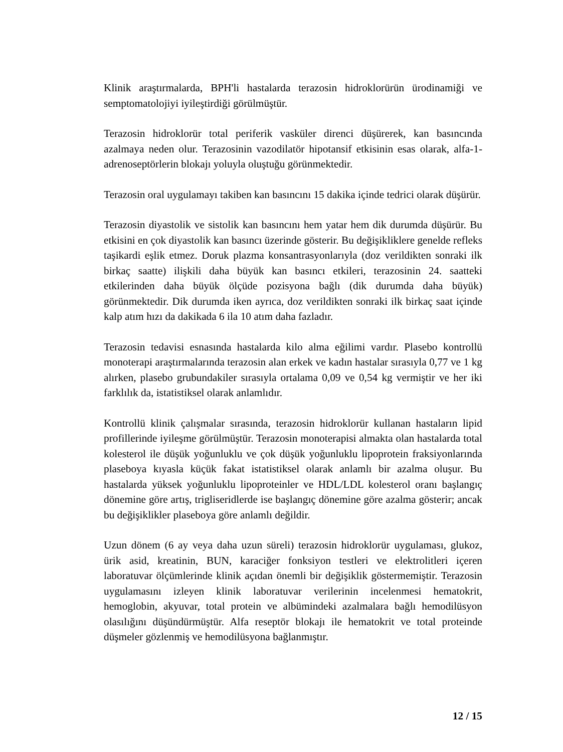Klinik araştırmalarda, BPH'li hastalarda terazosin hidroklorürün ürodinamiği ve semptomatolojiyi iyileştirdiği görülmüştür.
Terazosin hidroklorür total periferik vasküler direnci düşürerek, kan basıncında azalmaya neden olur. Terazosinin vazodilatör hipotansif etkisinin esas olarak, alfa-1-adrenoseptörlerin blokajı yoluyla oluştuğu görünmektedir.
Terazosin oral uygulamayı takiben kan basıncını 15 dakika içinde tedrici olarak düşürür.
Terazosin diyastolik ve sistolik kan basıncını hem yatar hem dik durumda düşürür. Bu etkisini en çok diyastolik kan basıncı üzerinde gösterir. Bu değişikliklere genelde refleks taşikardi eşlik etmez. Doruk plazma konsantrasyonlarıyla (doz verildikten sonraki ilk birkaç saatte) ilişkili daha büyük kan basıncı etkileri, terazosinin 24. saatteki etkilerinden daha büyük ölçüde pozisyona bağlı (dik durumda daha büyük) görünmektedir. Dik durumda iken ayrıca, doz verildikten sonraki ilk birkaç saat içinde kalp atım hızı da dakikada 6 ila 10 atım daha fazladır.
Terazosin tedavisi esnasında hastalarda kilo alma eğilimi vardır. Plasebo kontrollü monoterapi araştırmalarında terazosin alan erkek ve kadın hastalar sırasıyla 0,77 ve 1 kg alırken, plasebo grubundakiler sırasıyla ortalama 0,09 ve 0,54 kg vermiştir ve her iki farklılık da, istatistiksel olarak anlamlıdır.
Kontrollü klinik çalışmalar sırasında, terazosin hidroklorür kullanan hastaların lipid profillerinde iyileşme görülmüştür. Terazosin monoterapisi almakta olan hastalarda total kolesterol ile düşük yoğunluklu ve çok düşük yoğunluklu lipoprotein fraksiyonlarında plaseboya kıyasla küçük fakat istatistiksel olarak anlamlı bir azalma oluşur. Bu hastalarda yüksek yoğunluklu lipoproteinler ve HDL/LDL kolesterol oranı başlangıç dönemine göre artış, trigliseridlerde ise başlangıç dönemine göre azalma gösterir; ancak bu değişiklikler plaseboya göre anlamlı değildir.
Uzun dönem (6 ay veya daha uzun süreli) terazosin hidroklorür uygulaması, glukoz, ürik asid, kreatinin, BUN, karaciğer fonksiyon testleri ve elektrolitleri içeren laboratuvar ölçümlerinde klinik açıdan önemli bir değişiklik göstermemiştir. Terazosin uygulamasını izleyen klinik laboratuvar verilerinin incelenmesi hematokrit, hemoglobin, akyuvar, total protein ve albümindeki azalmalara bağlı hemodilüsyon olasılığını düşündürmüştür. Alfa reseptör blokajı ile hematokrit ve total proteinde düşmeler gözlenmiş ve hemodilüsyona bağlanmıştır.
12 / 15